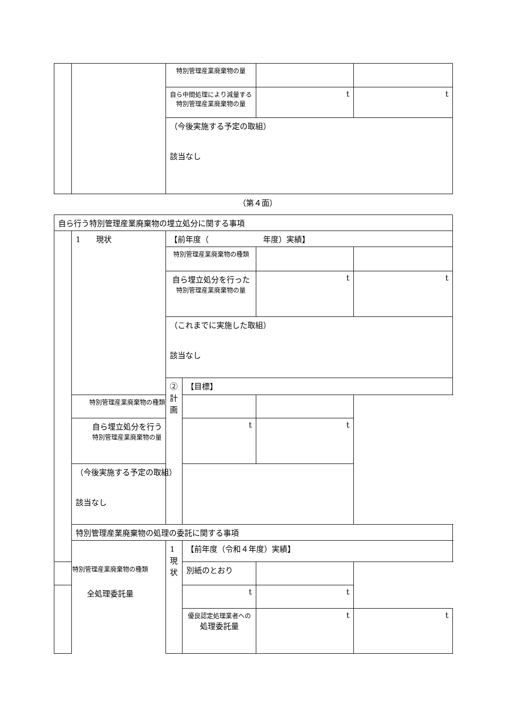| | | 特別管理産業廃棄物の量 | | |
| | | 自ら中間処理により減量する 特別管理産業廃棄物の量 | t | t |
| | | （今後実施する予定の取組） 該当なし | | |
（第４面）
| 自ら行う特別管理産業廃棄物の埋立処分に関する事項 | | | | | |
| | 1 現状 | 【前年度（ 年度）実績】 | | | |
| | | 特別管理産業廃棄物の種類 | | | |
| | | 自ら埋立処分を行った 特別管理産業廃棄物の量 | | t | t |
| | | （これまでに実施した取組） 該当なし | | | |
| | | ②計画 | 【目標】 | | |
| | 特別管理産業廃棄物の種類 | | | | |
| | 自ら埋立処分を行う 特別管理産業廃棄物の量 | | t | t | |
| | （今後実施する予定の取組） 該当なし | | | | |
| | 特別管理産業廃棄物の処理の委託に関する事項 | | | | |
| | | 1 現状 | 【前年度（令和４年度）実績】 | | |
| 特別管理産業廃棄物の種類 | | | 別紙のとおり | | |
| 全処理委託量 | | | t | t | |
| | | | 優良認定処理業者への 処理委託量 | t | t |